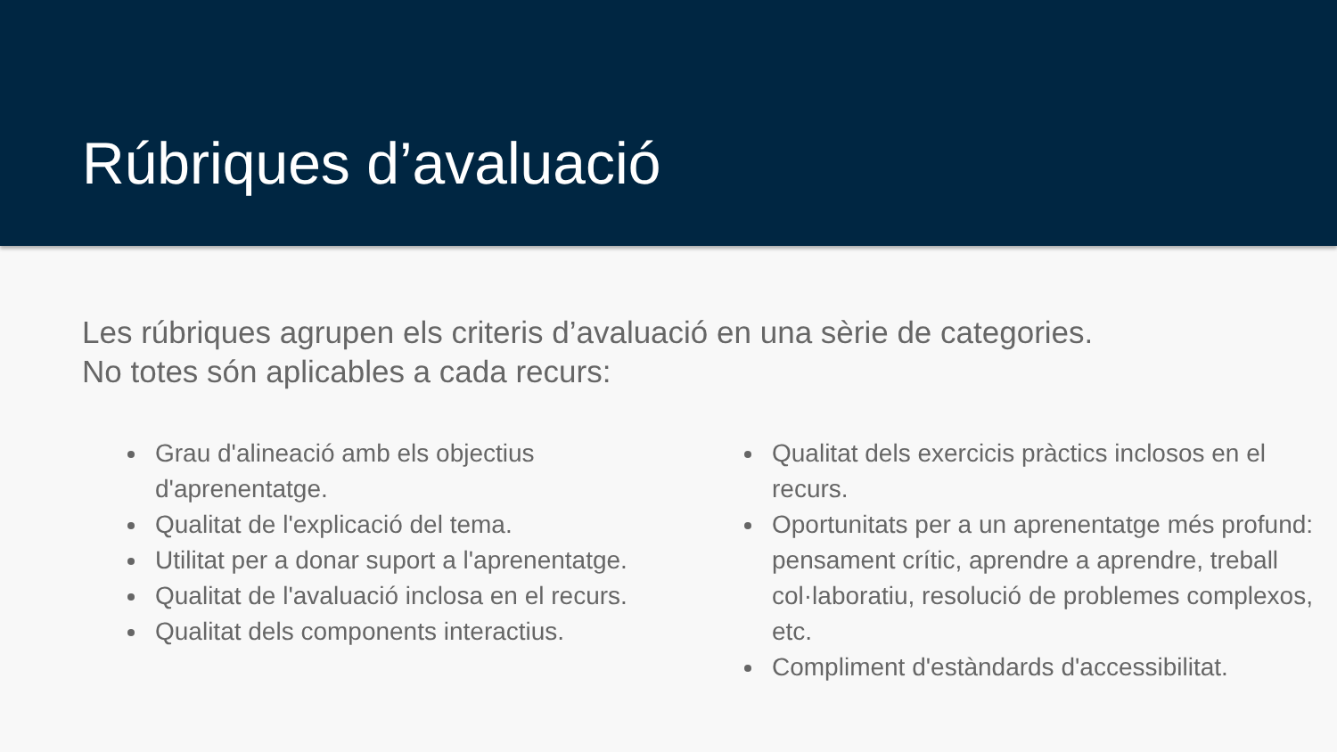Rúbriques d’avaluació
Les rúbriques agrupen els criteris d’avaluació en una sèrie de categories.
No totes són aplicables a cada recurs:
Grau d'alineació amb els objectius d'aprenentatge.
Qualitat de l'explicació del tema.
Utilitat per a donar suport a l'aprenentatge.
Qualitat de l'avaluació inclosa en el recurs.
Qualitat dels components interactius.
Qualitat dels exercicis pràctics inclosos en el recurs.
Oportunitats per a un aprenentatge més profund: pensament crític, aprendre a aprendre, treball col·laboratiu, resolució de problemes complexos, etc.
Compliment d'estàndards d'accessibilitat.